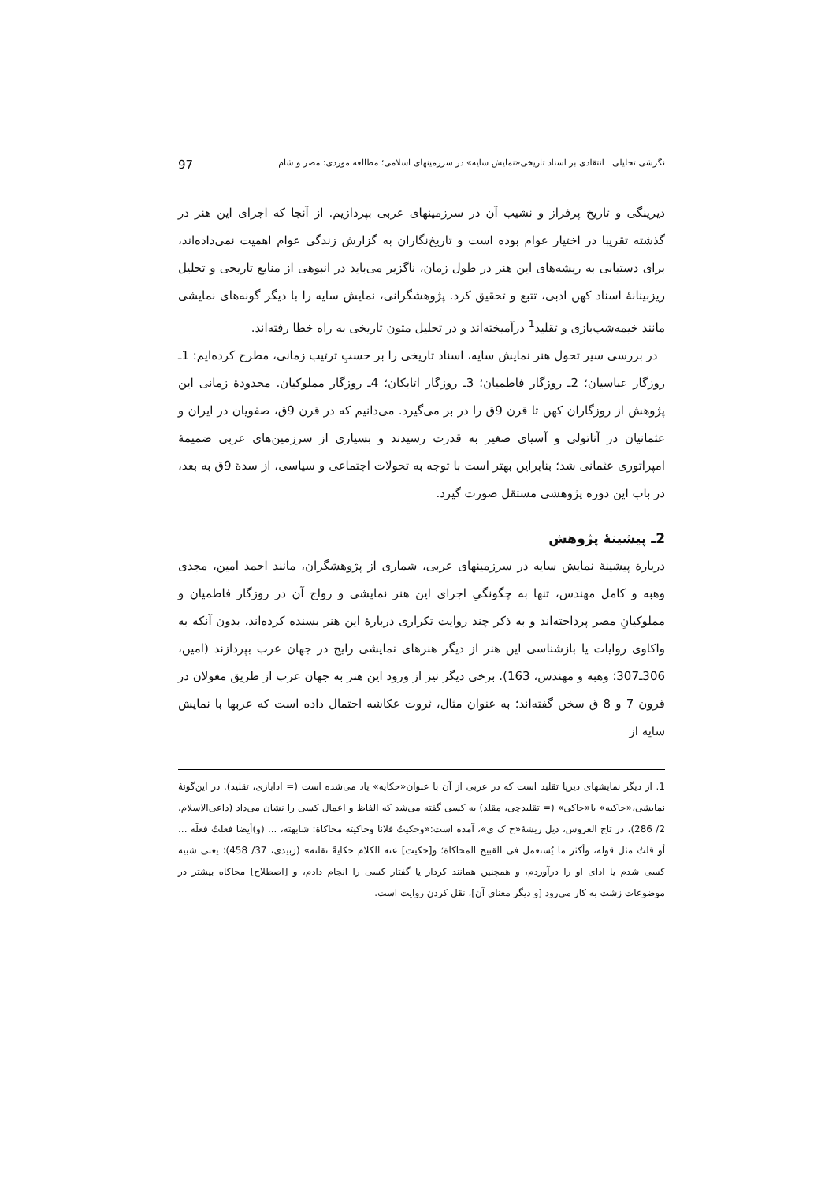نگرشی تحلیلی ـ انتقادی بر اسناد تاریخی«نمایش سایه» در سرزمینهای اسلامی؛ مطالعه موردی: مصر و شام 97
دیرینگی و تاریخ پرفراز و نشیب آن در سرزمینهای عربی بپردازیم. از آنجا که اجرای این هنر در گذشته تقریبا در اختیار عوام بوده است و تاریخ‌نگاران به گزارش زندگی عوام اهمیت نمی‌داده‌اند، برای دستیابی به ریشه‌های این هنر در طول زمان، ناگزیر می‌باید در انبوهی از منابع تاریخی و تحلیل ریزبینانهٔ اسناد کهن ادبی، تتبع و تحقیق کرد. پژوهشگرانی، نمایش سایه را با دیگر گونه‌های نمایشی مانند خیمه‌شب‌بازی و تقلید<sup>1</sup> درآمیخته‌اند و در تحلیل متون تاریخی به راه خطا رفته‌اند.
در بررسی سیر تحول هنر نمایش سایه، اسناد تاریخی را بر حسبِ ترتیب زمانی، مطرح کرده‌ایم: 1ـ روزگار عباسیان؛ 2ـ روزگار فاطمیان؛ 3ـ روزگار اتابکان؛ 4ـ روزگار مملوکیان. محدودهٔ زمانی این پژوهش از روزگاران کهن تا قرن 9ق را در بر می‌گیرد. می‌دانیم که در قرن 9ق، صفویان در ایران و عثمانیان در آناتولی و آسیای صغیر به قدرت رسیدند و بسیاری از سرزمین‌های عربی ضمیمهٔ امپراتوری عثمانی شد؛ بنابراین بهتر است با توجه به تحولات اجتماعی و سیاسی، از سدهٔ 9ق به بعد، در باب این دوره پژوهشی مستقل صورت گیرد.
2ـ پیشینهٔ پژوهش
دربارهٔ پیشینهٔ نمایش سایه در سرزمینهای عربی، شماری از پژوهشگران، مانند احمد امین، مجدی وهبه و کامل مهندس، تنها به چگونگیِ اجرای این هنر نمایشی و رواج آن در روزگار فاطمیان و مملوکیانِ مصر پرداخته‌اند و به ذکر چند روایت تکراری دربارهٔ این هنر بسنده کرده‌اند، بدون آنکه به واکاوی روایات یا بازشناسی این هنر از دیگر هنرهای نمایشی رایج در جهان عرب بپردازند (امین، 306ـ307؛ وهبه و مهندس، 163). برخی دیگر نیز از ورود این هنر به جهان عرب از طریق مغولان در قرون 7 و 8 ق سخن گفته‌اند؛ به عنوان مثال، ثروت عکاشه احتمال داده است که عربها با نمایش سایه از
1. از دیگر نمایشهای دیرپا تقلید است که در عربی از آن با عنوان«حکایه» یاد می‌شده است (= ادابازی، تقلید). در این‌گونهٔ نمایشی،«حاکیه» یا«حاکی» (= تقلیدچی، مقلد) به کسی گفته می‌شد که الفاظ و اعمال کسی را نشان می‌داد (داعی‌الاسلام، 2/ 286)، در تاج العروس، ذیل ریشهٔ«ح ک ی»، آمده است:«وحکیتُ فلانا وحاکیته محاکاة: شابهته، ... (و)أیضا فعلتُ فعلَه ... أو قلتُ مثل قوله، وأکثر ما یُستعمل فی القبیح المحاکاة؛ و[حکیت] عنه الکلام حکایةً نقلته» (زبیدی، 37/ 458)؛ یعنی شبیه کسی شدم یا ادای او را درآوردم، و همچنین همانند کردار یا گفتار کسی را انجام دادم، و [اصطلاح] محاکاه بیشتر در موضوعات زشت به کار می‌رود [و دیگر معنای آن]، نقل کردن روایت است.